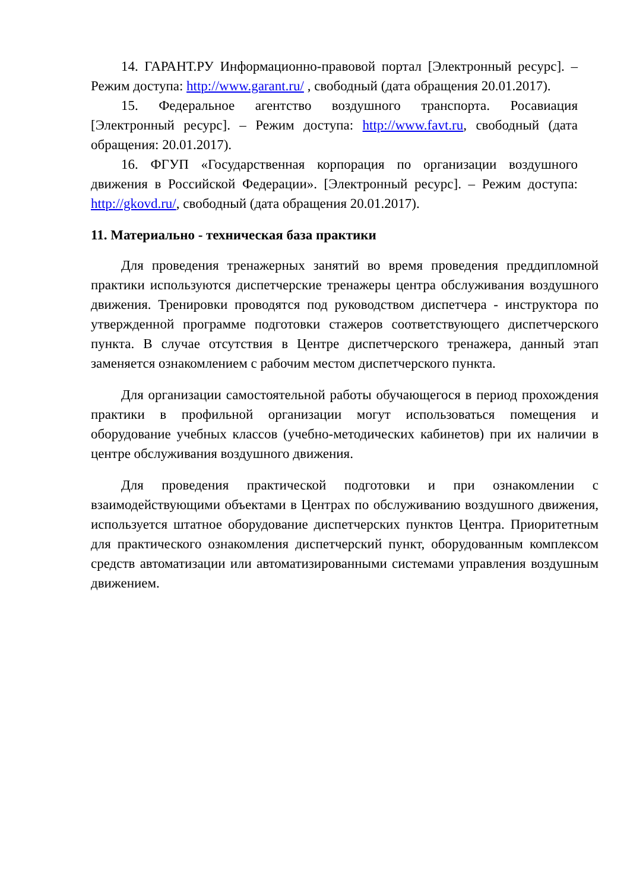14. ГАРАНТ.РУ Информационно-правовой портал [Электронный ресурс]. – Режим доступа: http://www.garant.ru/ , свободный (дата обращения 20.01.2017).
15. Федеральное агентство воздушного транспорта. Росавиация [Электронный ресурс]. – Режим доступа: http://www.favt.ru, свободный (дата обращения: 20.01.2017).
16. ФГУП «Государственная корпорация по организации воздушного движения в Российской Федерации». [Электронный ресурс]. – Режим доступа: http://gkovd.ru/, свободный (дата обращения 20.01.2017).
11. Материально - техническая база практики
Для проведения тренажерных занятий во время проведения преддипломной практики используются диспетчерские тренажеры центра обслуживания воздушного движения. Тренировки проводятся под руководством диспетчера - инструктора по утвержденной программе подготовки стажеров соответствующего диспетчерского пункта. В случае отсутствия в Центре диспетчерского тренажера, данный этап заменяется ознакомлением с рабочим местом диспетчерского пункта.
Для организации самостоятельной работы обучающегося в период прохождения практики в профильной организации могут использоваться помещения и оборудование учебных классов (учебно-методических кабинетов) при их наличии в центре обслуживания воздушного движения.
Для проведения практической подготовки и при ознакомлении с взаимодействующими объектами в Центрах по обслуживанию воздушного движения, используется штатное оборудование диспетчерских пунктов Центра. Приоритетным для практического ознакомления диспетчерский пункт, оборудованным комплексом средств автоматизации или автоматизированными системами управления воздушным движением.